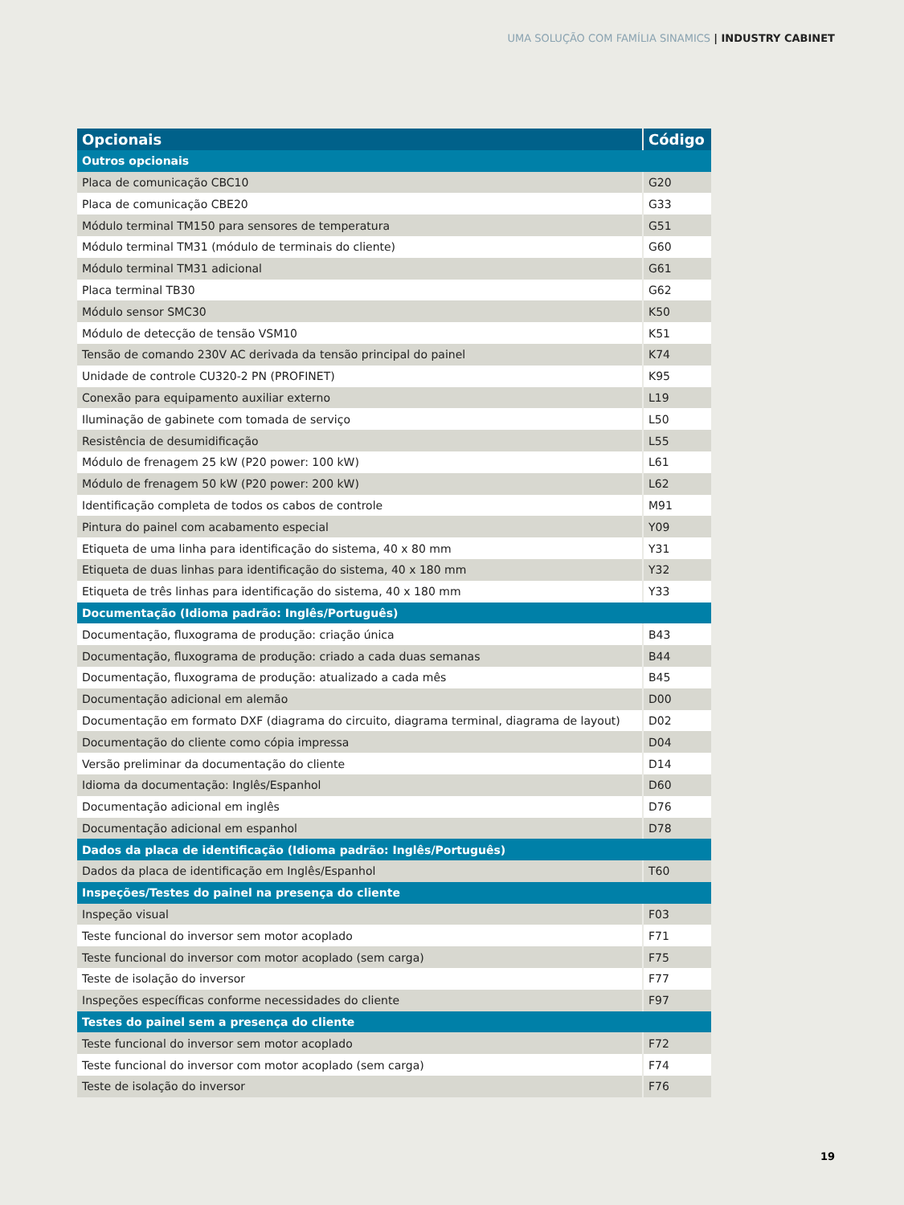UMA SOLUÇÃO COM FAMÍLIA SINAMICS | INDUSTRY CABINET
| Opcionais | Código |
| --- | --- |
| Outros opcionais | |
| Placa de comunicação CBC10 | G20 |
| Placa de comunicação CBE20 | G33 |
| Módulo terminal TM150 para sensores de temperatura | G51 |
| Módulo terminal TM31 (módulo de terminais do cliente) | G60 |
| Módulo terminal TM31 adicional | G61 |
| Placa terminal TB30 | G62 |
| Módulo sensor SMC30 | K50 |
| Módulo de detecção de tensão VSM10 | K51 |
| Tensão de comando 230V AC derivada da tensão principal do painel | K74 |
| Unidade de controle CU320-2 PN (PROFINET) | K95 |
| Conexão para equipamento auxiliar externo | L19 |
| Iluminação de gabinete com tomada de serviço | L50 |
| Resistência de desumidificação | L55 |
| Módulo de frenagem 25 kW (P20 power: 100 kW) | L61 |
| Módulo de frenagem 50 kW (P20 power: 200 kW) | L62 |
| Identificação completa de todos os cabos de controle | M91 |
| Pintura do painel com acabamento especial | Y09 |
| Etiqueta de uma linha para identificação do sistema, 40 x 80 mm | Y31 |
| Etiqueta de duas linhas para identificação do sistema, 40 x 180 mm | Y32 |
| Etiqueta de três linhas para identificação do sistema, 40 x 180 mm | Y33 |
| Documentação (Idioma padrão: Inglês/Português) | |
| Documentação, fluxograma de produção: criação única | B43 |
| Documentação, fluxograma de produção: criado a cada duas semanas | B44 |
| Documentação, fluxograma de produção: atualizado a cada mês | B45 |
| Documentação adicional em alemão | D00 |
| Documentação em formato DXF (diagrama do circuito, diagrama terminal, diagrama de layout) | D02 |
| Documentação do cliente como cópia impressa | D04 |
| Versão preliminar da documentação do cliente | D14 |
| Idioma da documentação: Inglês/Espanhol | D60 |
| Documentação adicional em inglês | D76 |
| Documentação adicional em espanhol | D78 |
| Dados da placa de identificação (Idioma padrão: Inglês/Português) | |
| Dados da placa de identificação em Inglês/Espanhol | T60 |
| Inspeções/Testes do painel na presença do cliente | |
| Inspeção visual | F03 |
| Teste funcional do inversor sem motor acoplado | F71 |
| Teste funcional do inversor com motor acoplado (sem carga) | F75 |
| Teste de isolação do inversor | F77 |
| Inspeções específicas conforme necessidades do cliente | F97 |
| Testes do painel sem a presença do cliente | |
| Teste funcional do inversor sem motor acoplado | F72 |
| Teste funcional do inversor com motor acoplado (sem carga) | F74 |
| Teste de isolação do inversor | F76 |
19